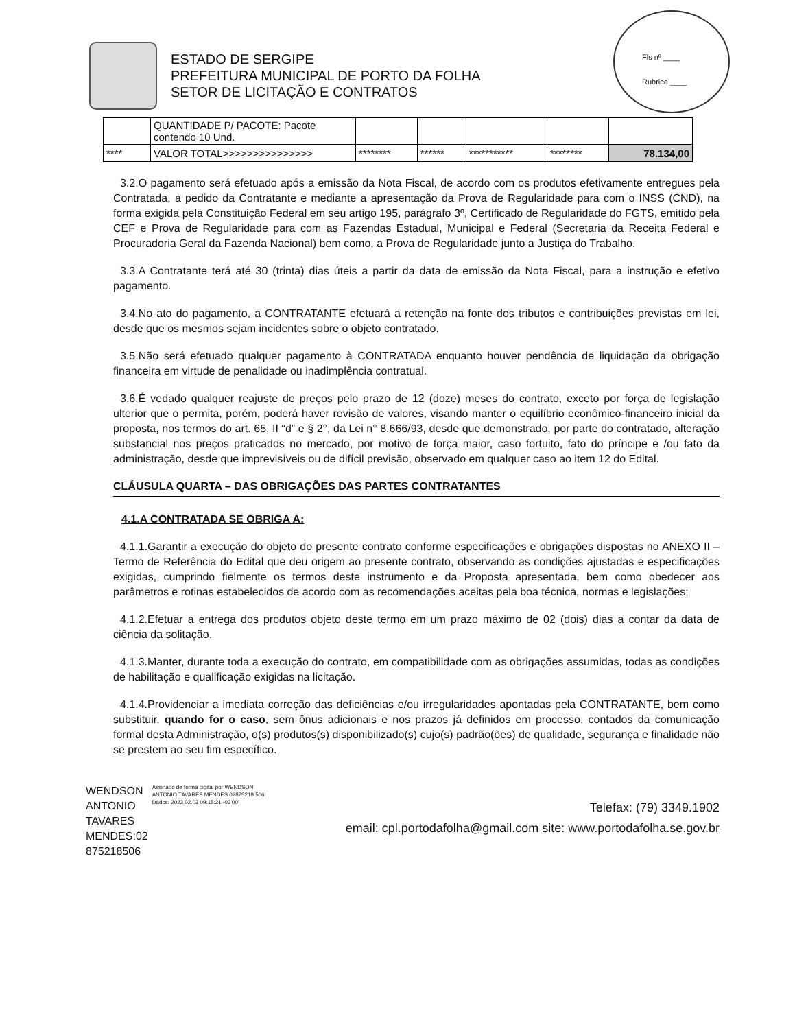Fls nº ____
Rubrica ____
ESTADO DE SERGIPE
PREFEITURA MUNICIPAL DE PORTO DA FOLHA
SETOR DE LICITAÇÃO E CONTRATOS
| | QUANTIDADE P/ PACOTE: Pacote contendo 10 Und. | | | | | |
| **** | VALOR TOTAL>>>>>>>>>>>>>>> | ******** | ****** | *********** | ******** | 78.134,00 |
3.2.O pagamento será efetuado após a emissão da Nota Fiscal, de acordo com os produtos efetivamente entregues pela Contratada, a pedido da Contratante e mediante a apresentação da Prova de Regularidade para com o INSS (CND), na forma exigida pela Constituição Federal em seu artigo 195, parágrafo 3º, Certificado de Regularidade do FGTS, emitido pela CEF e Prova de Regularidade para com as Fazendas Estadual, Municipal e Federal (Secretaria da Receita Federal e Procuradoria Geral da Fazenda Nacional) bem como, a Prova de Regularidade junto a Justiça do Trabalho.
3.3.A Contratante terá até 30 (trinta) dias úteis a partir da data de emissão da Nota Fiscal, para a instrução e efetivo pagamento.
3.4.No ato do pagamento, a CONTRATANTE efetuará a retenção na fonte dos tributos e contribuições previstas em lei, desde que os mesmos sejam incidentes sobre o objeto contratado.
3.5.Não será efetuado qualquer pagamento à CONTRATADA enquanto houver pendência de liquidação da obrigação financeira em virtude de penalidade ou inadimplência contratual.
3.6.É vedado qualquer reajuste de preços pelo prazo de 12 (doze) meses do contrato, exceto por força de legislação ulterior que o permita, porém, poderá haver revisão de valores, visando manter o equilíbrio econômico-financeiro inicial da proposta, nos termos do art. 65, II “d” e § 2°, da Lei n° 8.666/93, desde que demonstrado, por parte do contratado, alteração substancial nos preços praticados no mercado, por motivo de força maior, caso fortuito, fato do príncipe e /ou fato da administração, desde que imprevisíveis ou de difícil previsão, observado em qualquer caso ao item 12 do Edital.
CLÁUSULA QUARTA – DAS OBRIGAÇÕES DAS PARTES CONTRATANTES
4.1.A CONTRATADA SE OBRIGA A:
4.1.1.Garantir a execução do objeto do presente contrato conforme especificações e obrigações dispostas no ANEXO II – Termo de Referência do Edital que deu origem ao presente contrato, observando as condições ajustadas e especificações exigidas, cumprindo fielmente os termos deste instrumento e da Proposta apresentada, bem como obedecer aos parâmetros e rotinas estabelecidos de acordo com as recomendações aceitas pela boa técnica, normas e legislações;
4.1.2.Efetuar a entrega dos produtos objeto deste termo em um prazo máximo de 02 (dois) dias a contar da data de ciência da solitação.
4.1.3.Manter, durante toda a execução do contrato, em compatibilidade com as obrigações assumidas, todas as condições de habilitação e qualificação exigidas na licitação.
4.1.4.Providenciar a imediata correção das deficiências e/ou irregularidades apontadas pela CONTRATANTE, bem como substituir, quando for o caso, sem ônus adicionais e nos prazos já definidos em processo, contados da comunicação formal desta Administração, o(s) produtos(s) disponibilizado(s) cujo(s) padrão(ões) de qualidade, segurança e finalidade não se prestem ao seu fim específico.
WENDSON
ANTONIO
TAVARES
MENDES:02
875218506
Assinado de forma digital por WENDSON ANTONIO TAVARES MENDES:02875218 506
Dados: 2023.02.03 09:15:21 -03'00'
Telefax: (79) 3349.1902
email: cpl.portodafolha@gmail.com site: www.portodafolha.se.gov.br